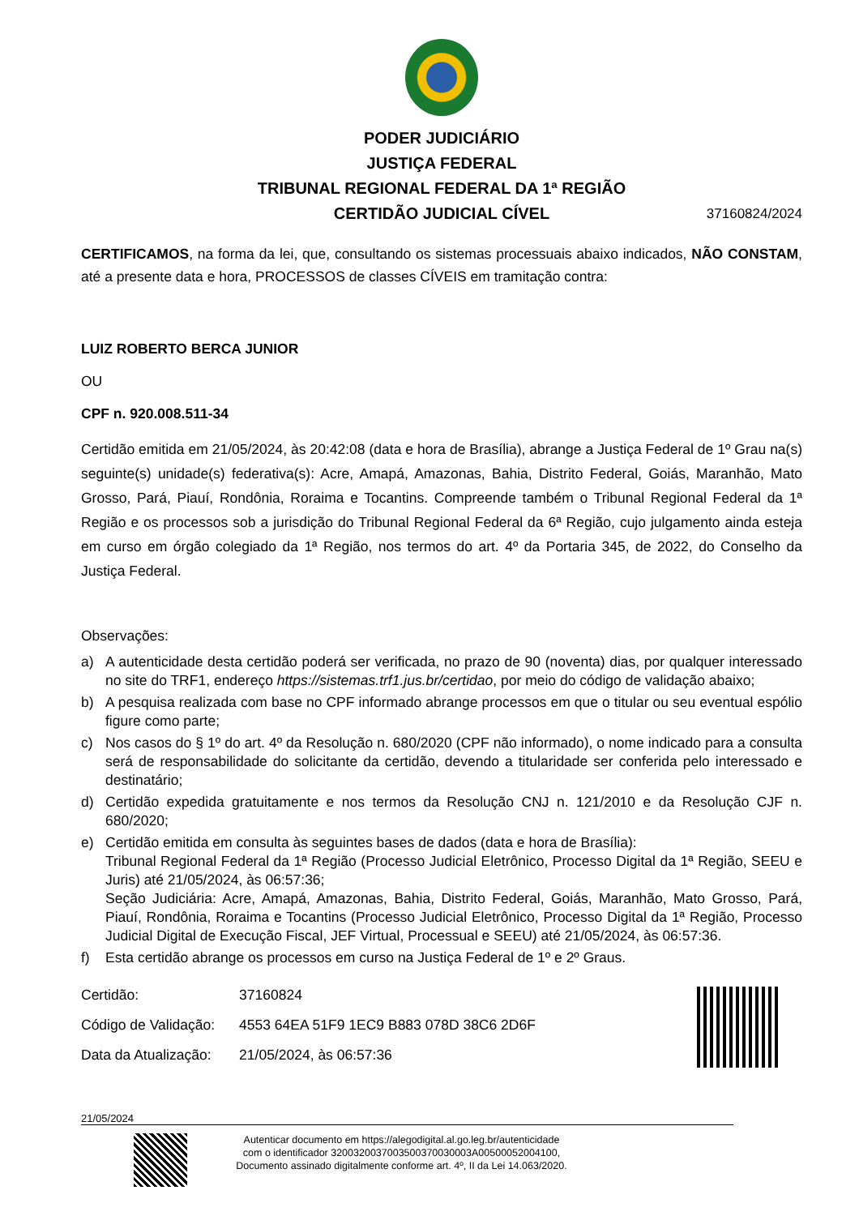PODER JUDICIÁRIO
JUSTIÇA FEDERAL
TRIBUNAL REGIONAL FEDERAL DA 1ª REGIÃO
CERTIDÃO JUDICIAL CÍVEL 37160824/2024
CERTIFICAMOS, na forma da lei, que, consultando os sistemas processuais abaixo indicados, NÃO CONSTAM, até a presente data e hora, PROCESSOS de classes CÍVEIS em tramitação contra:
LUIZ ROBERTO BERCA JUNIOR
OU
CPF n. 920.008.511-34
Certidão emitida em 21/05/2024, às 20:42:08 (data e hora de Brasília), abrange a Justiça Federal de 1º Grau na(s) seguinte(s) unidade(s) federativa(s): Acre, Amapá, Amazonas, Bahia, Distrito Federal, Goiás, Maranhão, Mato Grosso, Pará, Piauí, Rondônia, Roraima e Tocantins. Compreende também o Tribunal Regional Federal da 1ª Região e os processos sob a jurisdição do Tribunal Regional Federal da 6ª Região, cujo julgamento ainda esteja em curso em órgão colegiado da 1ª Região, nos termos do art. 4º da Portaria 345, de 2022, do Conselho da Justiça Federal.
Observações:
a) A autenticidade desta certidão poderá ser verificada, no prazo de 90 (noventa) dias, por qualquer interessado no site do TRF1, endereço https://sistemas.trf1.jus.br/certidao, por meio do código de validação abaixo;
b) A pesquisa realizada com base no CPF informado abrange processos em que o titular ou seu eventual espólio figure como parte;
c) Nos casos do § 1º do art. 4º da Resolução n. 680/2020 (CPF não informado), o nome indicado para a consulta será de responsabilidade do solicitante da certidão, devendo a titularidade ser conferida pelo interessado e destinatário;
d) Certidão expedida gratuitamente e nos termos da Resolução CNJ n. 121/2010 e da Resolução CJF n. 680/2020;
e) Certidão emitida em consulta às seguintes bases de dados (data e hora de Brasília):
Tribunal Regional Federal da 1ª Região (Processo Judicial Eletrônico, Processo Digital da 1ª Região, SEEU e Juris) até 21/05/2024, às 06:57:36;
Seção Judiciária: Acre, Amapá, Amazonas, Bahia, Distrito Federal, Goiás, Maranhão, Mato Grosso, Pará, Piauí, Rondônia, Roraima e Tocantins (Processo Judicial Eletrônico, Processo Digital da 1ª Região, Processo Judicial Digital de Execução Fiscal, JEF Virtual, Processual e SEEU) até 21/05/2024, às 06:57:36.
f) Esta certidão abrange os processos em curso na Justiça Federal de 1º e 2º Graus.
| Certidão: | 37160824 |
| Código de Validação: | 4553 64EA 51F9 1EC9 B883 078D 38C6 2D6F |
| Data da Atualização: | 21/05/2024, às 06:57:36 |
21/05/2024
Autenticar documento em https://alegodigital.al.go.leg.br/autenticidade
com o identificador 3200320037003500370030003A00500052004100, Documento assinado digitalmente conforme art. 4º, II da Lei 14.063/2020.